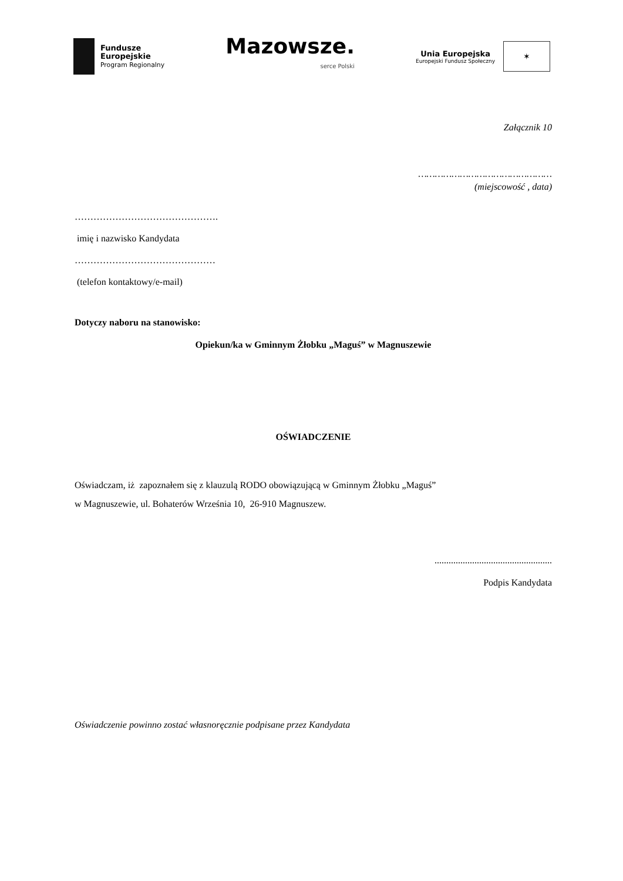Fundusze
Europejskie
Program Regionalny
Mazowsze.
serce Polski
Unia Europejska
Europejski Fundusz Społeczny
✶
Załącznik 10
…………………………………………
(miejscowość , data)
……………………………………….
imię i nazwisko Kandydata
………………………………………
(telefon kontaktowy/e-mail)
Dotyczy naboru na stanowisko:
Opiekun/ka w Gminnym Żłobku „Maguś” w Magnuszewie
OŚWIADCZENIE
Oświadczam, iż zapoznałem się z klauzulą RODO obowiązującą w Gminnym Żłobku „Maguś”
w Magnuszewie, ul. Bohaterów Września 10, 26-910 Magnuszew.
..................................................
Podpis Kandydata
Oświadczenie powinno zostać własnoręcznie podpisane przez Kandydata